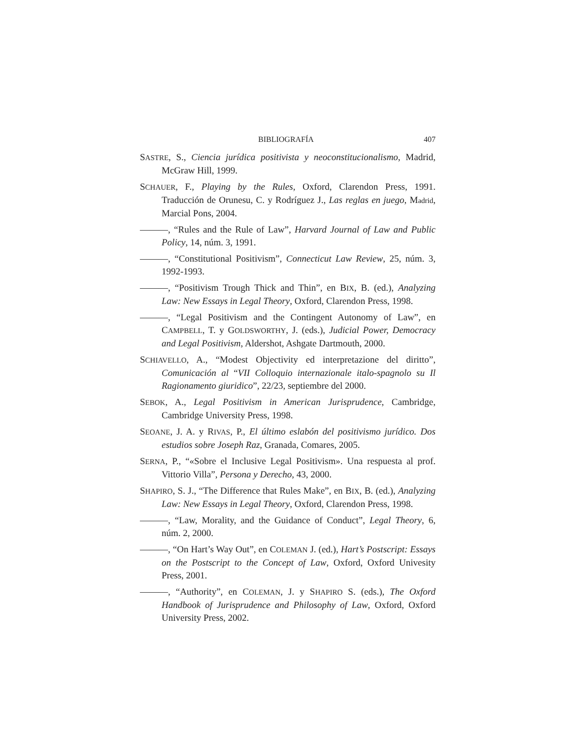BIBLIOGRAFÍA 407
SASTRE, S., Ciencia jurídica positivista y neoconstitucionalismo, Madrid, McGraw Hill, 1999.
SCHAUER, F., Playing by the Rules, Oxford, Clarendon Press, 1991. Traducción de Orunesu, C. y Rodríguez J., Las reglas en juego, Madrid, Marcial Pons, 2004.
———, “Rules and the Rule of Law”, Harvard Journal of Law and Public Policy, 14, núm. 3, 1991.
———, “Constitutional Positivism”, Connecticut Law Review, 25, núm. 3, 1992-1993.
———, “Positivism Trough Thick and Thin”, en BIX, B. (ed.), Analyzing Law: New Essays in Legal Theory, Oxford, Clarendon Press, 1998.
———, “Legal Positivism and the Contingent Autonomy of Law”, en CAMPBELL, T. y GOLDSWORTHY, J. (eds.), Judicial Power, Democracy and Legal Positivism, Aldershot, Ashgate Dartmouth, 2000.
SCHIAVELLO, A., “Modest Objectivity ed interpretazione del diritto”, Comunicación al “VII Colloquio internazionale italo-spagnolo su Il Ragionamento giuridico”, 22/23, septiembre del 2000.
SEBOK, A., Legal Positivism in American Jurisprudence, Cambridge, Cambridge University Press, 1998.
SEOANE, J. A. y RIVAS, P., El último eslabón del positivismo jurídico. Dos estudios sobre Joseph Raz, Granada, Comares, 2005.
SERNA, P., “«Sobre el Inclusive Legal Positivism». Una respuesta al prof. Vittorio Villa”, Persona y Derecho, 43, 2000.
SHAPIRO, S. J., “The Difference that Rules Make”, en BIX, B. (ed.), Analyzing Law: New Essays in Legal Theory, Oxford, Clarendon Press, 1998.
———, “Law, Morality, and the Guidance of Conduct”, Legal Theory, 6, núm. 2, 2000.
———, “On Hart’s Way Out”, en COLEMAN J. (ed.), Hart’s Postscript: Essays on the Postscript to the Concept of Law, Oxford, Oxford Univesity Press, 2001.
———, “Authority”, en COLEMAN, J. y SHAPIRO S. (eds.), The Oxford Handbook of Jurisprudence and Philosophy of Law, Oxford, Oxford University Press, 2002.